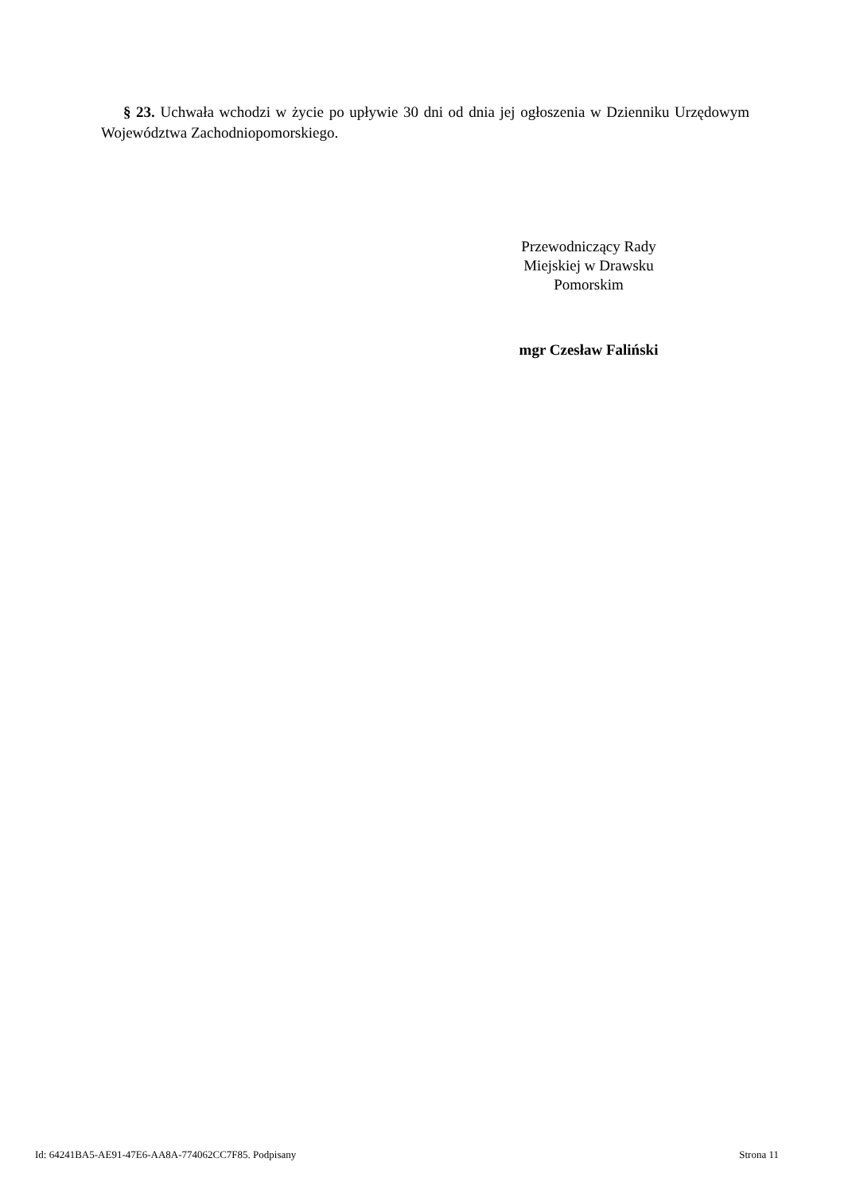§ 23. Uchwała wchodzi w życie po upływie 30 dni od dnia jej ogłoszenia w Dzienniku Urzędowym Województwa Zachodniopomorskiego.
Przewodniczący Rady
Miejskiej w Drawsku
Pomorskim
mgr Czesław Faliński
Id: 64241BA5-AE91-47E6-AA8A-774062CC7F85. Podpisany Strona 11